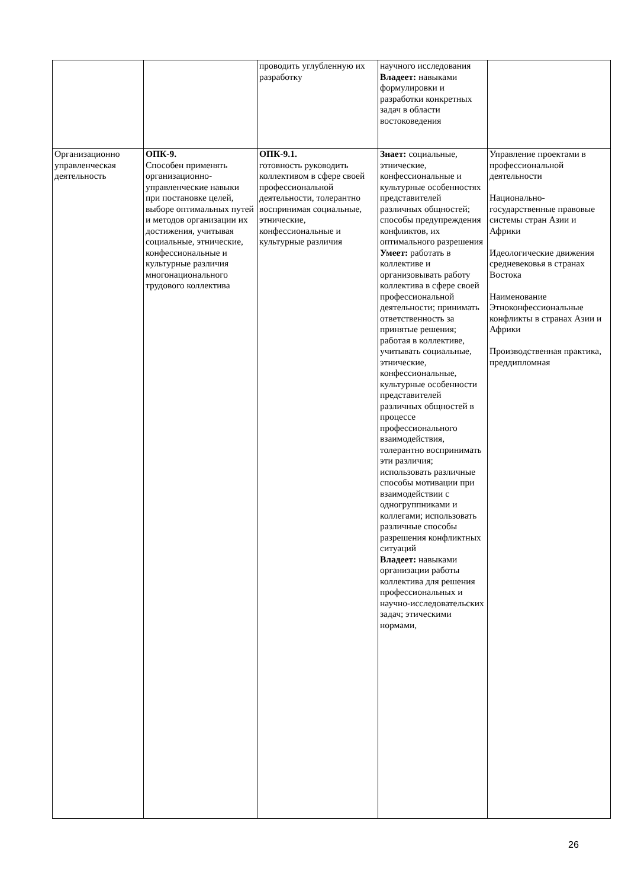| | | проводить углубленную их разработку | научного исследования Владеет: навыками формулировки и разработки конкретных задач в области востоковедения | |
| Организационно управленческая деятельность | ОПК-9. Способен применять организационно-управленческие навыки при постановке целей, выборе оптимальных путей и методов организации их достижения, учитывая социальные, этнические, конфессиональные и культурные различия многонационального трудового коллектива | ОПК-9.1. готовность руководить коллективом в сфере своей профессиональной деятельности, толерантно воспринимая социальные, этнические, конфессиональные и культурные различия | Знает: социальные, этнические, конфессиональные и культурные особенностях представителей различных общностей; способы предупреждения конфликтов, их оптимального разрешения Умеет: работать в коллективе и организовывать работу коллектива в сфере своей профессиональной деятельности; принимать ответственность за принятые решения; работая в коллективе, учитывать социальные, этнические, конфессиональные, культурные особенности представителей различных общностей в процессе профессионального взаимодействия, толерантно воспринимать эти различия; использовать различные способы мотивации при взаимодействии с одногруппниками и коллегами; использовать различные способы разрешения конфликтных ситуаций Владеет: навыками организации работы коллектива для решения профессиональных и научно-исследовательских задач; этическими нормами, | Управление проектами в профессиональной деятельности Национально-государственные правовые системы стран Азии и Африки Идеологические движения средневековья в странах Востока Наименование Этноконфессиональные конфликты в странах Азии и Африки Производственная практика, преддипломная |
26